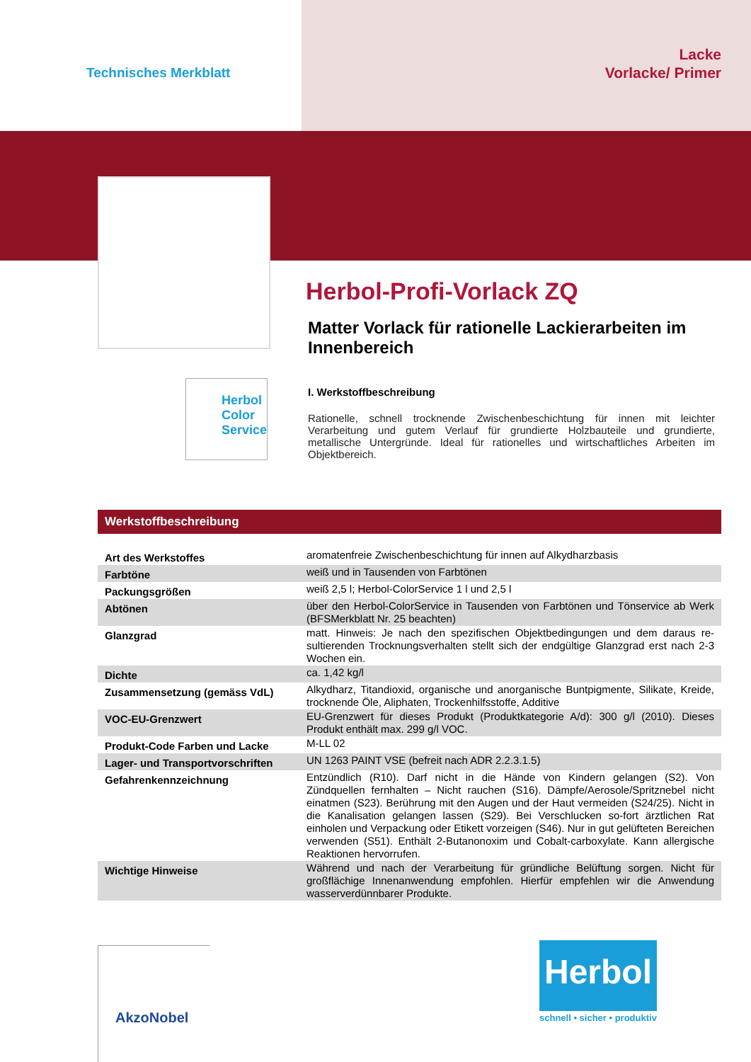Technisches Merkblatt
Lacke
Vorlacke/ Primer
Herbol
Color Service
Herbol-Profi-Vorlack ZQ
Matter Vorlack für rationelle Lackierarbeiten im Innenbereich
I. Werkstoffbeschreibung
Rationelle, schnell trocknende Zwischenbeschichtung für innen mit leichter Verarbeitung und gutem Verlauf für grundierte Holzbauteile und grundierte, metallische Untergründe. Ideal für rationelles und wirtschaftliches Arbeiten im Objektbereich.
Werkstoffbeschreibung
| Art des Werkstoffes | aromatenfreie Zwischenbeschichtung für innen auf Alkydharzbasis |
| Farbtöne | weiß und in Tausenden von Farbtönen |
| Packungsgrößen | weiß 2,5 l; Herbol-ColorService 1 l und 2,5 l |
| Abtönen | über den Herbol-ColorService in Tausenden von Farbtönen und Tönservice ab Werk (BFSMerkblatt Nr. 25 beachten) |
| Glanzgrad | matt. Hinweis: Je nach den spezifischen Objektbedingungen und dem daraus re-sultierenden Trocknungsverhalten stellt sich der endgültige Glanzgrad erst nach 2-3 Wochen ein. |
| Dichte | ca. 1,42 kg/l |
| Zusammensetzung (gemäss VdL) | Alkydharz, Titandioxid, organische und anorganische Buntpigmente, Silikate, Kreide, trocknende Öle, Aliphaten, Trockenhilfsstoffe, Additive |
| VOC-EU-Grenzwert | EU-Grenzwert für dieses Produkt (Produktkategorie A/d): 300 g/l (2010). Dieses Produkt enthält max. 299 g/l VOC. |
| Produkt-Code Farben und Lacke | M-LL 02 |
| Lager- und Transportvorschriften | UN 1263 PAINT VSE (befreit nach ADR 2.2.3.1.5) |
| Gefahrenkennzeichnung | Entzündlich (R10). Darf nicht in die Hände von Kindern gelangen (S2). Von Zündquellen fernhalten – Nicht rauchen (S16). Dämpfe/Aerosole/Spritznebel nicht einatmen (S23). Berührung mit den Augen und der Haut vermeiden (S24/25). Nicht in die Kanalisation gelangen lassen (S29). Bei Verschlucken so-fort ärztlichen Rat einholen und Verpackung oder Etikett vorzeigen (S46). Nur in gut gelüfteten Bereichen verwenden (S51). Enthält 2-Butanonoxim und Cobalt-carboxylate. Kann allergische Reaktionen hervorrufen. |
| Wichtige Hinweise | Während und nach der Verarbeitung für gründliche Belüftung sorgen. Nicht für großflächige Innenanwendung empfohlen. Hierfür empfehlen wir die Anwendung wasserverdünnbarer Produkte. |
AkzoNobel
Herbol
schnell • sicher • produktiv